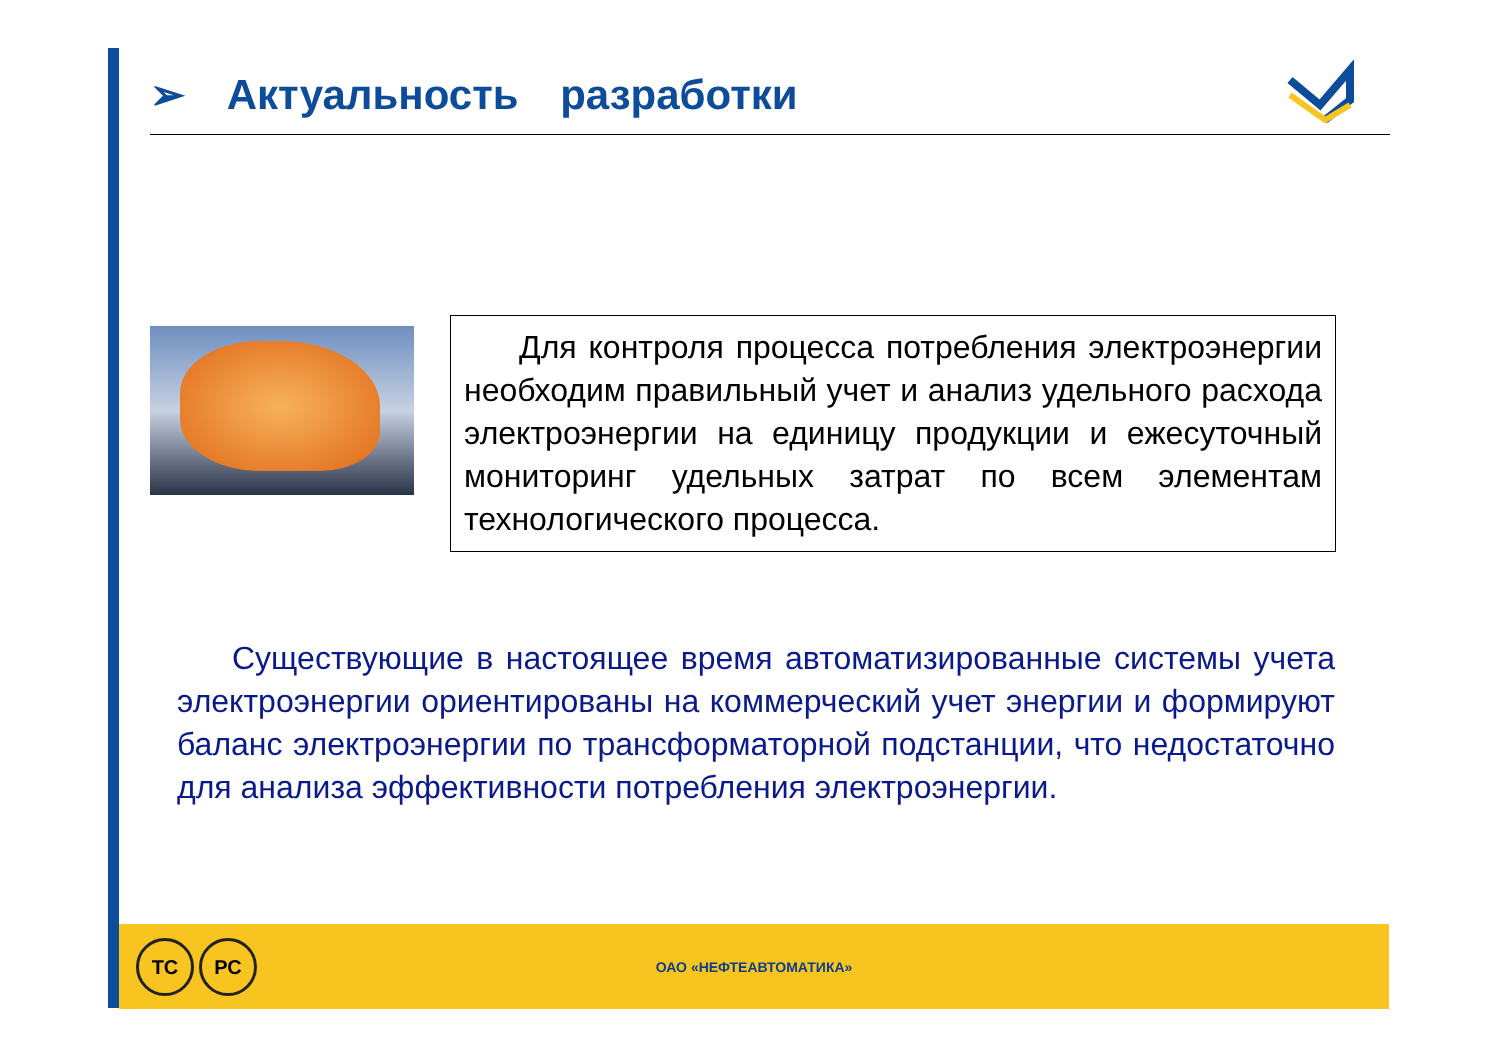➢ Актуальность разработки
Для контроля процесса потребления электроэнергии необходим правильный учет и анализ удельного расхода электроэнергии на единицу продукции и ежесуточный мониторинг удельных затрат по всем элементам технологического процесса.
Существующие в настоящее время автоматизированные системы учета электроэнергии ориентированы на коммерческий учет энергии и формируют баланс электроэнергии по трансформаторной подстанции, что недостаточно для анализа эффективности потребления электроэнергии.
ТС РС
ОАО «НЕФТЕАВТОМАТИКА»